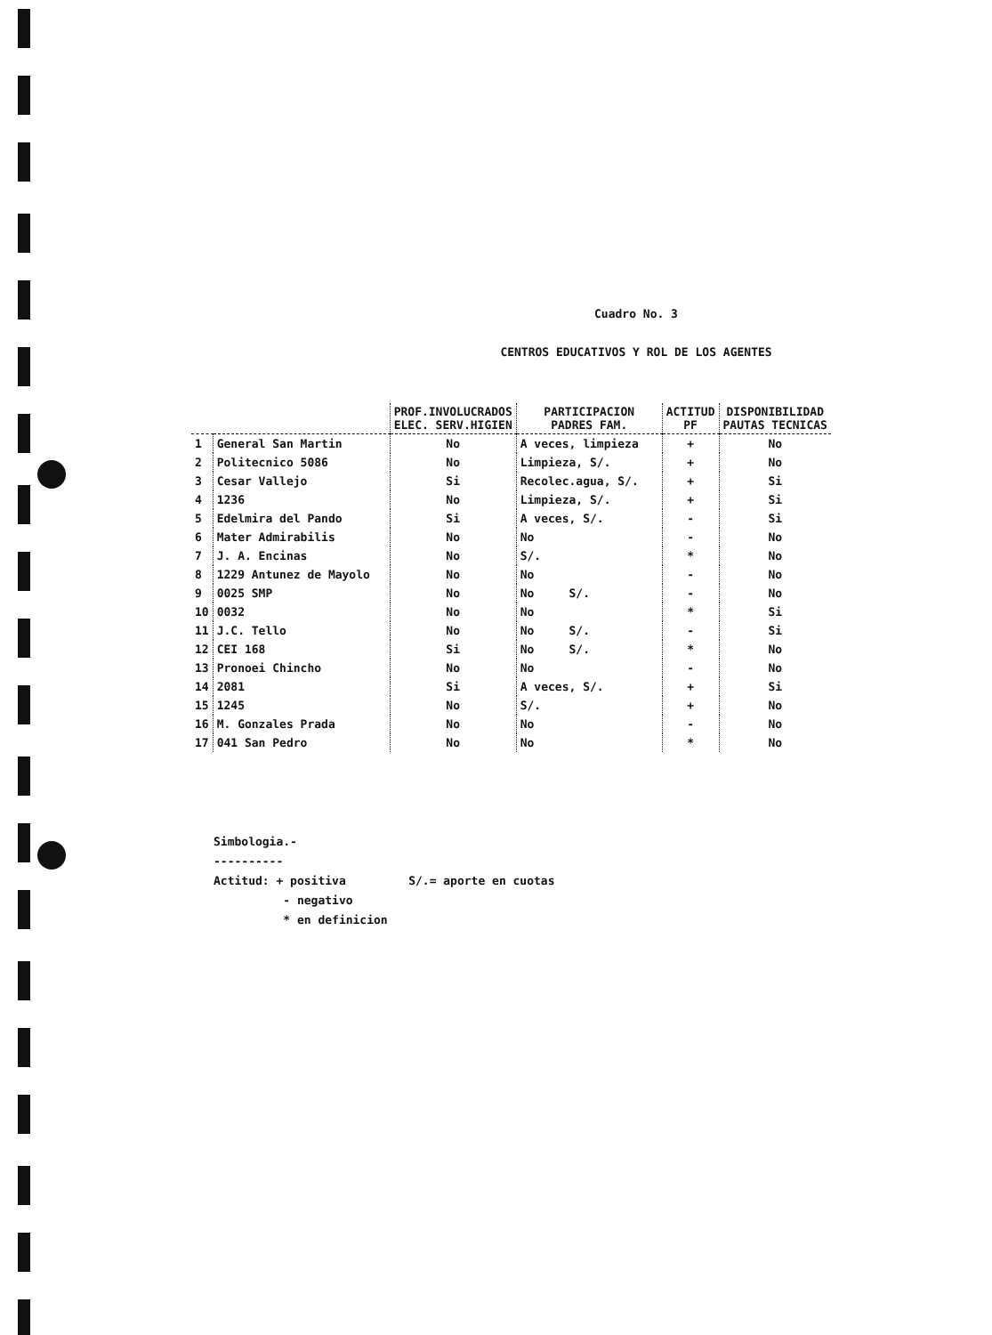Cuadro No. 3
CENTROS EDUCATIVOS Y ROL DE LOS AGENTES
| | | PROF.INVOLUCRADOS ELEC. SERV.HIGIEN | PARTICIPACION PADRES FAM. | ACTITUD PF | DISPONIBILIDAD PAUTAS TECNICAS |
| --- | --- | --- | --- | --- | --- |
| 1 | General San Martin | No | A veces, limpieza | + | No |
| 2 | Politecnico 5086 | No | Limpieza, S/. | + | No |
| 3 | Cesar Vallejo | Si | Recolec.agua, S/. | + | Si |
| 4 | 1236 | No | Limpieza, S/. | + | Si |
| 5 | Edelmira del Pando | Si | A veces, S/. | - | Si |
| 6 | Mater Admirabilis | No | No | - | No |
| 7 | J. A. Encinas | No | S/. | * | No |
| 8 | 1229 Antunez de Mayolo | No | No | - | No |
| 9 | 0025 SMP | No | No S/. | - | No |
| 10 | 0032 | No | No | * | Si |
| 11 | J.C. Tello | No | No S/. | - | Si |
| 12 | CEI 168 | Si | No S/. | * | No |
| 13 | Pronoei Chincho | No | No | - | No |
| 14 | 2081 | Si | A veces, S/. | + | Si |
| 15 | 1245 | No | S/. | + | No |
| 16 | M. Gonzales Prada | No | No | - | No |
| 17 | 041 San Pedro | No | No | * | No |
Simbologia.-
----------
Actitud: + positiva S/.= aporte en cuotas
- negativo
* en definicion